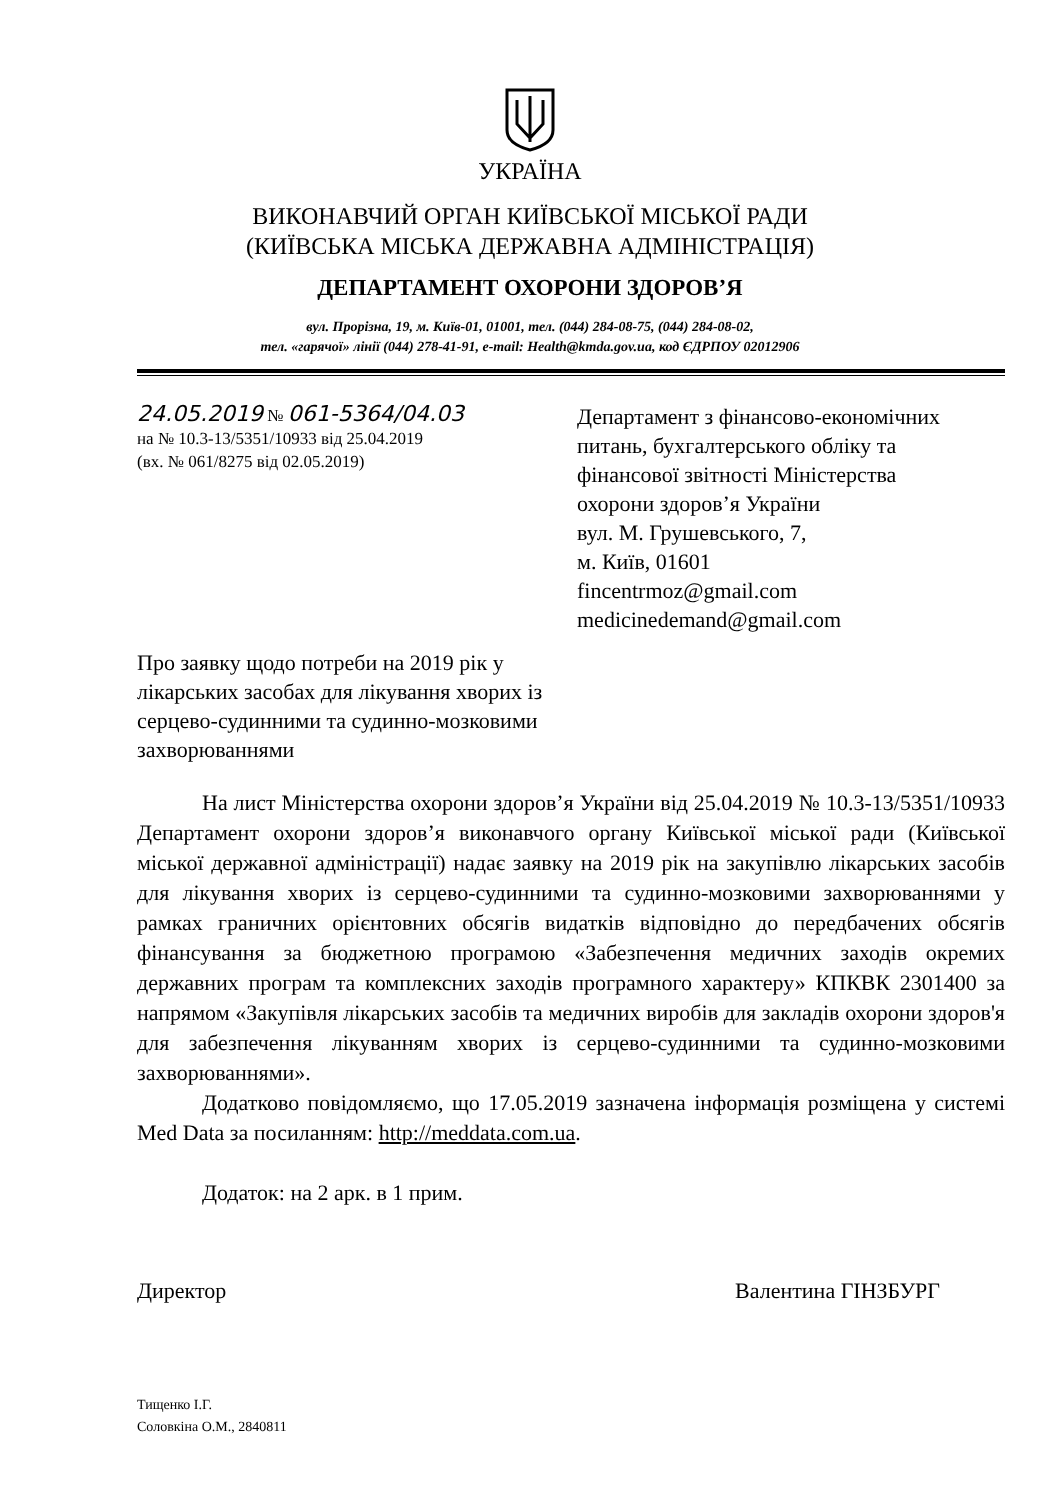УКРАЇНА
ВИКОНАВЧИЙ ОРГАН КИЇВСЬКОЇ МІСЬКОЇ РАДИ
(КИЇВСЬКА МІСЬКА ДЕРЖАВНА АДМІНІСТРАЦІЯ)
ДЕПАРТАМЕНТ ОХОРОНИ ЗДОРОВ’Я
вул. Прорізна, 19, м. Київ-01, 01001, тел. (044) 284-08-75, (044) 284-08-02,
тел. «гарячої» лінії (044) 278-41-91, e-mail: Health@kmda.gov.ua, код ЄДРПОУ 02012906
24.05.2019 № 061-5364/04.03
на № 10.3-13/5351/10933 від 25.04.2019
(вх. № 061/8275 від 02.05.2019)
Департамент з фінансово-економічних
питань, бухгалтерського обліку та
фінансової звітності Міністерства
охорони здоров’я України
вул. М. Грушевського, 7,
м. Київ, 01601
fincentrmoz@gmail.com
medicinedemand@gmail.com
Про заявку щодо потреби на 2019 рік у лікарських засобах для лікування хворих із серцево-судинними та судинно-мозковими захворюваннями
На лист Міністерства охорони здоров’я України від 25.04.2019 № 10.3-13/5351/10933 Департамент охорони здоров’я виконавчого органу Київської міської ради (Київської міської державної адміністрації) надає заявку на 2019 рік на закупівлю лікарських засобів для лікування хворих із серцево-судинними та судинно-мозковими захворюваннями у рамках граничних орієнтовних обсягів видатків відповідно до передбачених обсягів фінансування за бюджетною програмою «Забезпечення медичних заходів окремих державних програм та комплексних заходів програмного характеру» КПКВК 2301400 за напрямом «Закупівля лікарських засобів та медичних виробів для закладів охорони здоров'я для забезпечення лікуванням хворих із серцево-судинними та судинно-мозковими захворюваннями».
Додатково повідомляємо, що 17.05.2019 зазначена інформація розміщена у системі Med Data за посиланням: http://meddata.com.ua.
Додаток: на 2 арк. в 1 прим.
Директор Валентина ГІНЗБУРГ
Тищенко І.Г.
Соловкіна О.М., 2840811